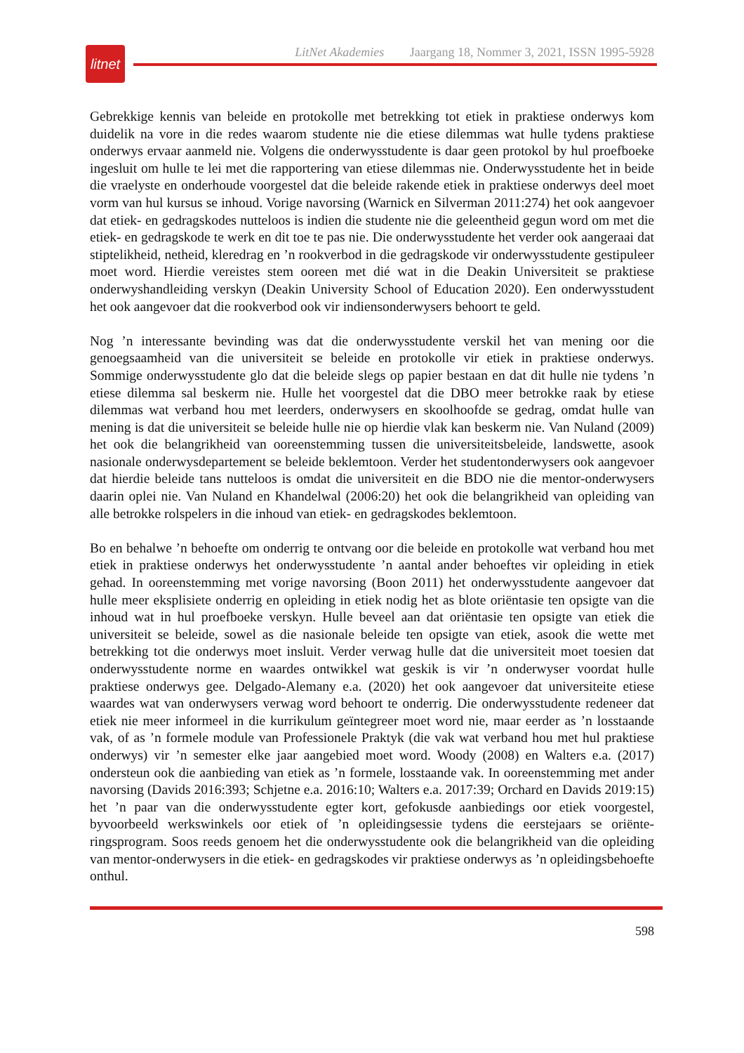litnet
LitNet Akademies Jaargang 18, Nommer 3, 2021, ISSN 1995-5928
Gebrekkige kennis van beleide en protokolle met betrekking tot etiek in praktiese onderwys kom duidelik na vore in die redes waarom studente nie die etiese dilemmas wat hulle tydens praktiese onderwys ervaar aanmeld nie. Volgens die onderwysstudente is daar geen protokol by hul proefboeke ingesluit om hulle te lei met die rapportering van etiese dilemmas nie. Onderwysstudente het in beide die vraelyste en onderhoude voorgestel dat die beleide rakende etiek in praktiese onderwys deel moet vorm van hul kursus se inhoud. Vorige navorsing (Warnick en Silverman 2011:274) het ook aangevoer dat etiek- en gedragskodes nutteloos is indien die studente nie die geleentheid gegun word om met die etiek- en gedragskode te werk en dit toe te pas nie. Die onderwysstudente het verder ook aangeraai dat stiptelikheid, netheid, kleredrag en ’n rookverbod in die gedragskode vir onderwysstudente gestipuleer moet word. Hierdie vereistes stem ooreen met dié wat in die Deakin Universiteit se praktiese onderwys­handleiding verskyn (Deakin University School of Education 2020). Een onderwysstudent het ook aangevoer dat die rookverbod ook vir indiensonderwysers behoort te geld.
Nog ’n interessante bevinding was dat die onderwysstudente verskil het van mening oor die genoegsaamheid van die universiteit se beleide en protokolle vir etiek in praktiese onderwys. Sommige onderwysstudente glo dat die beleide slegs op papier bestaan en dat dit hulle nie tydens ’n etiese dilemma sal beskerm nie. Hulle het voorgestel dat die DBO meer betrokke raak by etiese dilemmas wat verband hou met leerders, onderwysers en skoolhoofde se gedrag, omdat hulle van mening is dat die universiteit se beleide hulle nie op hierdie vlak kan beskerm nie. Van Nuland (2009) het ook die belangrikheid van ooreenstemming tussen die universiteits­beleide, landswette, asook nasionale onderwysdepartement se beleide beklemtoon. Verder het studentonderwysers ook aangevoer dat hierdie beleide tans nutteloos is omdat die universiteit en die BDO nie die mentor-onderwysers daarin oplei nie. Van Nuland en Khandelwal (2006:20) het ook die belangrikheid van opleiding van alle betrokke rolspelers in die inhoud van etiek- en gedragskodes beklemtoon.
Bo en behalwe ’n behoefte om onderrig te ontvang oor die beleide en protokolle wat verband hou met etiek in praktiese onderwys het onderwysstudente ’n aantal ander behoeftes vir opleiding in etiek gehad. In ooreenstemming met vorige navorsing (Boon 2011) het onderwysstudente aangevoer dat hulle meer eksplisiete onderrig en opleiding in etiek nodig het as blote oriëntasie ten opsigte van die inhoud wat in hul proefboeke verskyn. Hulle beveel aan dat oriëntasie ten opsigte van etiek die universiteit se beleide, sowel as die nasionale beleide ten opsigte van etiek, asook die wette met betrekking tot die onderwys moet insluit. Verder verwag hulle dat die universiteit moet toesien dat onderwysstudente norme en waardes ontwikkel wat geskik is vir ’n onderwyser voordat hulle praktiese onderwys gee. Delgado-Alemany e.a. (2020) het ook aangevoer dat universiteite etiese waardes wat van onderwysers verwag word behoort te onderrig. Die onderwysstudente redeneer dat etiek nie meer informeel in die kurrikulum geïntegreer moet word nie, maar eerder as ’n losstaande vak, of as ’n formele module van Professionele Praktyk (die vak wat verband hou met hul praktiese onderwys) vir ’n semester elke jaar aangebied moet word. Woody (2008) en Walters e.a. (2017) ondersteun ook die aanbieding van etiek as ’n formele, losstaande vak. In ooreenstemming met ander navorsing (Davids 2016:393; Schjetne e.a. 2016:10; Walters e.a. 2017:39; Orchard en Davids 2019:15) het ’n paar van die onderwysstudente egter kort, gefokusde aanbiedings oor etiek voorgestel, byvoorbeeld werkswinkels oor etiek of ’n opleidingsessie tydens die eerstejaars se oriënte­ringsprogram. Soos reeds genoem het die onderwysstudente ook die belangrikheid van die opleiding van mentor-onderwysers in die etiek- en gedragskodes vir praktiese onderwys as ’n opleidingsbehoefte onthul.
598